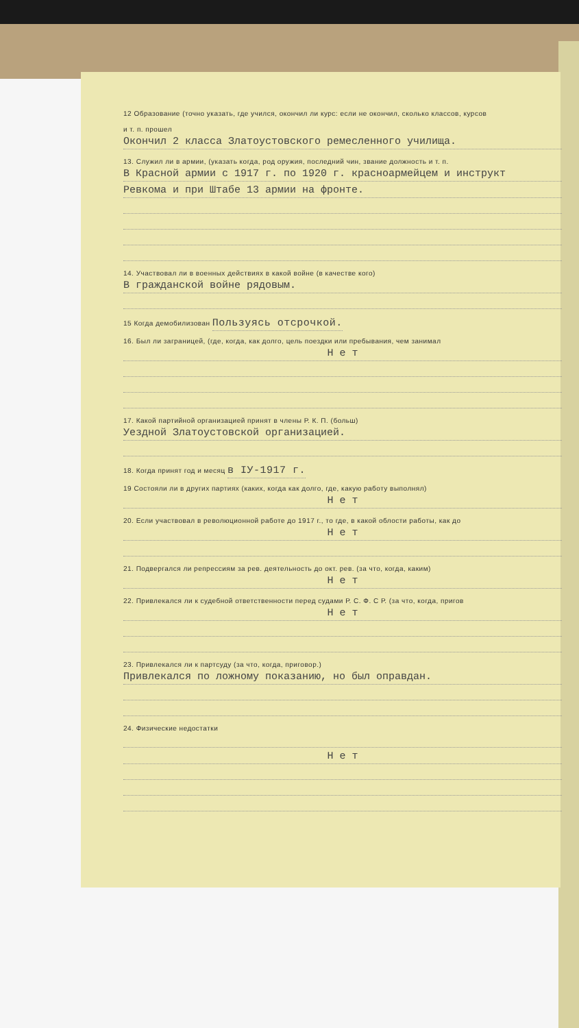12 Образование (точно указать, где учился, окончил ли курс: если не окончил, сколько классов, курсов
и т. п. прошел
Окончил 2 класса Златоустовского ремесленного училища.
13. Служил ли в армии, (указать когда, род оружия, последний чин, звание должность и т. п.
В Красной армии с 1917 г. по 1920 г. красноармейцем и инструкт
Ревкома и при Штабе 13 армии на фронте.
14. Участвовал ли в военных действиях в какой войне (в качестве кого)
В гражданской войне рядовым.
15 Когда демобилизован Пользуясь отсрочкой.
16. Был ли заграницей, (где, когда, как долго, цель поездки или пребывания, чем занимал
Н е т
17. Какой партийной организацией принят в члены Р. К. П. (больш)
Уездной Златоустовской организацией.
18. Когда принят год и месяц в IУ-1917 г.
19 Состояли ли в других партиях (каких, когда как долго, где, какую работу выполнял)
Н е т
20. Если участвовал в революционной работе до 1917 г., то где, в какой облости работы, как до
Н е т
21. Подвергался ли репрессиям за рев. деятельность до окт. рев. (за что, когда, каким)
Н е т
22. Привлекался ли к судебной ответственности перед судами Р. С. Ф. С Р. (за что, когда, пригов
Н е т
23. Привлекался ли к партсуду (за что, когда, приговор.)
Привлекался по ложному показанию, но был оправдан.
24. Физические недостатки
Н е т